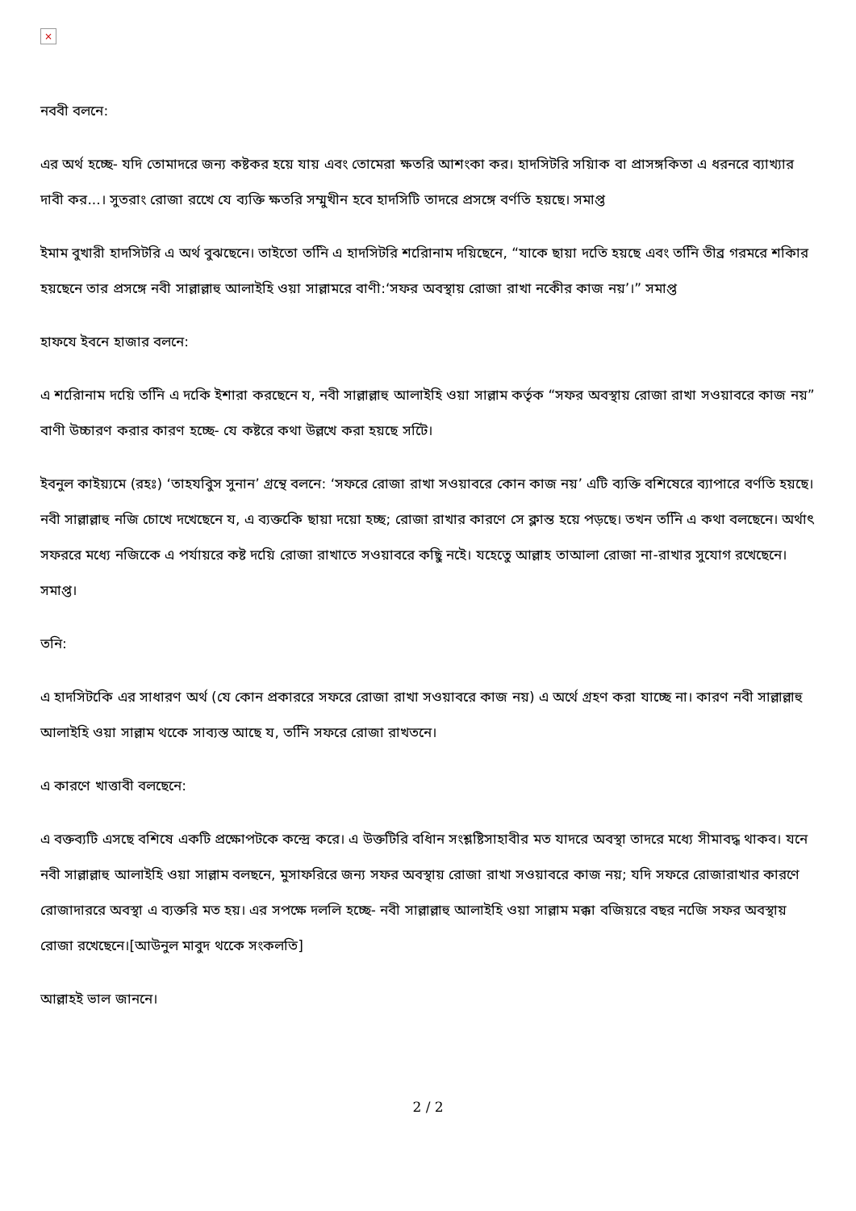×
নববী বলনে:
এর অর্থ হচ্ছে- যদি তোমাদরে জন্য কষ্টকর হয়ে যায় এবং তোমেরা ক্ষতরি আশংকা কর। হাদসিটরি সয়িাক বা প্রাসঙ্গকিতা এ ধরনরে ব্যাখ্যার দাবী কর...। সুতরাং রোজা রখেে যে ব্যক্তি ক্ষতরি সম্মুখীন হবে হাদসিটি তাদরে প্রসঙ্গে বর্ণতি হয়ছে। সমাপ্ত
ইমাম বুখারী হাদসিটরি এ অর্থ বুঝছেনে। তাইতো তনিি এ হাদসিটরি শরিোনাম দয়িছেনে, “যাকে ছায়া দতিে হয়ছে এবং তনিি তীব্র গরমরে শকিার হয়ছেনে তার প্রসঙ্গে নবী সাল্লাল্লাহু আলাইহি ওয়া সাল্লামরে বাণী:‘সফর অবস্থায় রোজা রাখা নকেীর কাজ নয়’।” সমাপ্ত
হাফযে ইবনে হাজার বলনে:
এ শরিোনাম দয়িে তনিি এ দকিে ইশারা করছেনে য, নবী সাল্লাল্লাহু আলাইহি ওয়া সাল্লাম কর্তৃক “সফর অবস্থায় রোজা রাখা সওয়াবরে কাজ নয়” বাণী উচ্চারণ করার কারণ হচ্ছে- যে কষ্টরে কথা উল্লখে করা হয়ছে সটেি।
ইবনুল কাইয়্যমে (রহঃ) ‘তাহযবিুস সুনান’ গ্রন্থে বলনে: ‘সফরে রোজা রাখা সওয়াবরে কোন কাজ নয়’ এটি ব্যক্তি বশিষেরে ব্যাপারে বর্ণতি হয়ছে। নবী সাল্লাল্লাহু নজি চোখে দখেছেনে য, এ ব্যক্তকিে ছায়া দয়ো হচ্ছ; রোজা রাখার কারণে সে ক্লান্ত হয়ে পড়ছে। তখন তনিি এ কথা বলছেনে। অর্থাৎ সফররে মধ্যে নজিকেে এ পর্যায়রে কষ্ট দয়িে রোজা রাখাতে সওয়াবরে কছিু নইে। যহেতেু আল্লাহ তাআলা রোজা না-রাখার সুযোগ রখেছেনে। সমাপ্ত।
তনি:
এ হাদসিটকিে এর সাধারণ অর্থ (যে কোন প্রকাররে সফরে রোজা রাখা সওয়াবরে কাজ নয়) এ অর্থে গ্রহণ করা যাচ্ছে না। কারণ নবী সাল্লাল্লাহু আলাইহি ওয়া সাল্লাম থকেে সাব্যস্ত আছে য, তনিি সফরে রোজা রাখতনে।
এ কারণে খাত্তাবী বলছেনে:
এ বক্তব্যটি এসছে বশিষে একটি প্রক্ষোপটকে কন্দ্রে করে। এ উক্তটিরি বধিান সংশ্লষ্টিসাহাবীর মত যাদরে অবস্থা তাদরে মধ্যে সীমাবদ্ধ থাকব। যনে নবী সাল্লাল্লাহু আলাইহি ওয়া সাল্লাম বলছনে, মুসাফরিরে জন্য সফর অবস্থায় রোজা রাখা সওয়াবরে কাজ নয়; যদি সফরে রোজারাখার কারণে রোজাদাররে অবস্থা এ ব্যক্তরি মত হয়। এর সপক্ষে দললি হচ্ছে- নবী সাল্লাল্লাহু আলাইহি ওয়া সাল্লাম মক্কা বজিয়রে বছর নজিে সফর অবস্থায় রোজা রখেছেনে।[আউনুল মাবুদ থকেে সংকলতি]
আল্লাহই ভাল জাননে।
2 / 2